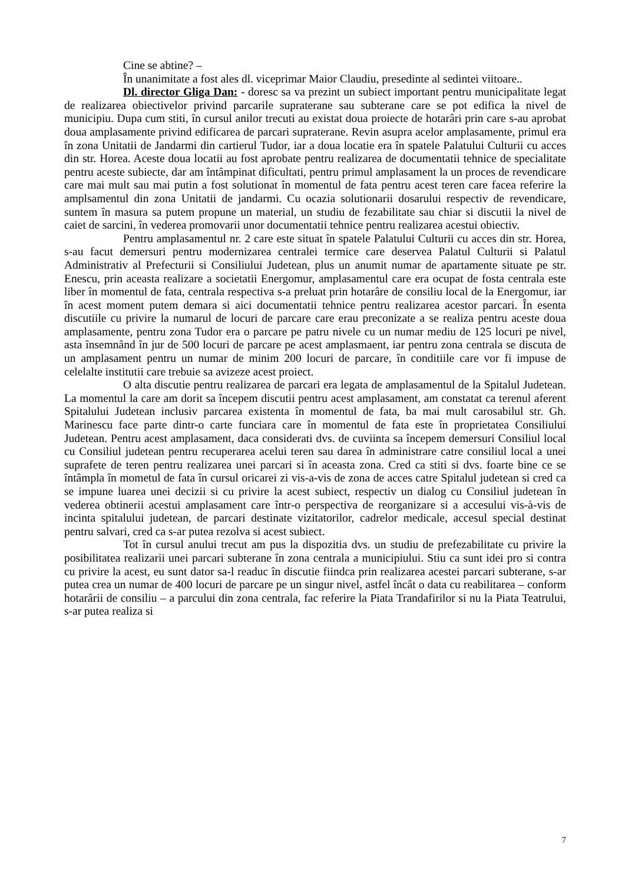Cine se abtine? –
În unanimitate a fost ales dl. viceprimar Maior Claudiu, presedinte al sedintei viitoare..
Dl. director Gliga Dan: - doresc sa va prezint un subiect important pentru municipalitate legat de realizarea obiectivelor privind parcarile supraterane sau subterane care se pot edifica la nivel de municipiu. Dupa cum stiti, în cursul anilor trecuti au existat doua proiecte de hotarâri prin care s-au aprobat doua amplasamente privind edificarea de parcari supraterane. Revin asupra acelor amplasamente, primul era în zona Unitatii de Jandarmi din cartierul Tudor, iar a doua locatie era în spatele Palatului Culturii cu acces din str. Horea. Aceste doua locatii au fost aprobate pentru realizarea de documentatii tehnice de specialitate pentru aceste subiecte, dar am întâmpinat dificultati, pentru primul amplasament la un proces de revendicare care mai mult sau mai putin a fost solutionat în momentul de fata pentru acest teren care facea referire la amplsamentul din zona Unitatii de jandarmi. Cu ocazia solutionarii dosarului respectiv de revendicare, suntem în masura sa putem propune un material, un studiu de fezabilitate sau chiar si discutii la nivel de caiet de sarcini, în vederea promovarii unor documentatii tehnice pentru realizarea acestui obiectiv.
Pentru amplasamentul nr. 2 care este situat în spatele Palatului Culturii cu acces din str. Horea, s-au facut demersuri pentru modernizarea centralei termice care deservea Palatul Culturii si Palatul Administrativ al Prefecturii si Consiliului Judetean, plus un anumit numar de apartamente situate pe str. Enescu, prin aceasta realizare a societatii Energomur, amplasamentul care era ocupat de fosta centrala este liber în momentul de fata, centrala respectiva s-a preluat prin hotarâre de consiliu local de la Energomur, iar în acest moment putem demara si aici documentatii tehnice pentru realizarea acestor parcari. În esenta discutiile cu privire la numarul de locuri de parcare care erau preconizate a se realiza pentru aceste doua amplasamente, pentru zona Tudor era o parcare pe patru nivele cu un numar mediu de 125 locuri pe nivel, asta însemnând în jur de 500 locuri de parcare pe acest amplasmaent, iar pentru zona centrala se discuta de un amplasament pentru un numar de minim 200 locuri de parcare, în conditiile care vor fi impuse de celelalte institutii care trebuie sa avizeze acest proiect.
O alta discutie pentru realizarea de parcari era legata de amplasamentul de la Spitalul Judetean. La momentul la care am dorit sa începem discutii pentru acest amplasament, am constatat ca terenul aferent Spitalului Judetean inclusiv parcarea existenta în momentul de fata, ba mai mult carosabilul str. Gh. Marinescu face parte dintr-o carte funciara care în momentul de fata este în proprietatea Consiliului Judetean. Pentru acest amplasament, daca considerati dvs. de cuviinta sa începem demersuri Consiliul local cu Consiliul judetean pentru recuperarea acelui teren sau darea în administrare catre consiliul local a unei suprafete de teren pentru realizarea unei parcari si în aceasta zona. Cred ca stiti si dvs. foarte bine ce se întâmpla în mometul de fata în cursul oricarei zi vis-a-vis de zona de acces catre Spitalul judetean si cred ca se impune luarea unei decizii si cu privire la acest subiect, respectiv un dialog cu Consiliul judetean în vederea obtinerii acestui amplasament care într-o perspectiva de reorganizare si a accesului vis-à-vis de incinta spitalului judetean, de parcari destinate vizitatorilor, cadrelor medicale, accesul special destinat pentru salvari, cred ca s-ar putea rezolva si acest subiect.
Tot în cursul anului trecut am pus la dispozitia dvs. un studiu de prefezabilitate cu privire la posibilitatea realizarii unei parcari subterane în zona centrala a municipiului. Stiu ca sunt idei pro si contra cu privire la acest, eu sunt dator sa-l readuc în discutie fiindca prin realizarea acestei parcari subterane, s-ar putea crea un numar de 400 locuri de parcare pe un singur nivel, astfel încât o data cu reabilitarea – conform hotarârii de consiliu – a parcului din zona centrala, fac referire la Piata Trandafirilor si nu la Piata Teatrului, s-ar putea realiza si
7